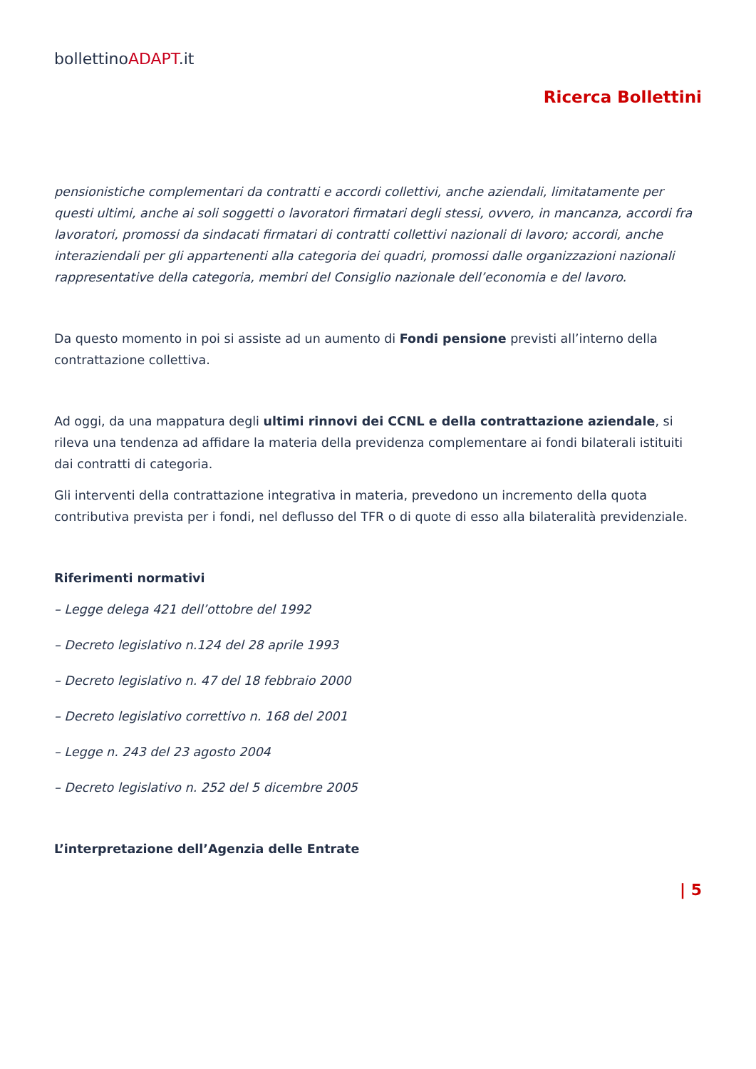bollettinoADAPT.it
Ricerca Bollettini
pensionistiche complementari da contratti e accordi collettivi, anche aziendali, limitatamente per questi ultimi, anche ai soli soggetti o lavoratori firmatari degli stessi, ovvero, in mancanza, accordi fra lavoratori, promossi da sindacati firmatari di contratti collettivi nazionali di lavoro; accordi, anche interaziendali per gli appartenenti alla categoria dei quadri, promossi dalle organizzazioni nazionali rappresentative della categoria, membri del Consiglio nazionale dell’economia e del lavoro.
Da questo momento in poi si assiste ad un aumento di Fondi pensione previsti all’interno della contrattazione collettiva.
Ad oggi, da una mappatura degli ultimi rinnovi dei CCNL e della contrattazione aziendale, si rileva una tendenza ad affidare la materia della previdenza complementare ai fondi bilaterali istituiti dai contratti di categoria.
Gli interventi della contrattazione integrativa in materia, prevedono un incremento della quota contributiva prevista per i fondi, nel deflusso del TFR o di quote di esso alla bilateralità previdenziale.
Riferimenti normativi
– Legge delega 421 dell’ottobre del 1992
– Decreto legislativo n.124 del 28 aprile 1993
– Decreto legislativo n. 47 del 18 febbraio 2000
– Decreto legislativo correttivo n. 168 del 2001
– Legge n. 243 del 23 agosto 2004
– Decreto legislativo n. 252 del 5 dicembre 2005
L’interpretazione dell’Agenzia delle Entrate
| 5